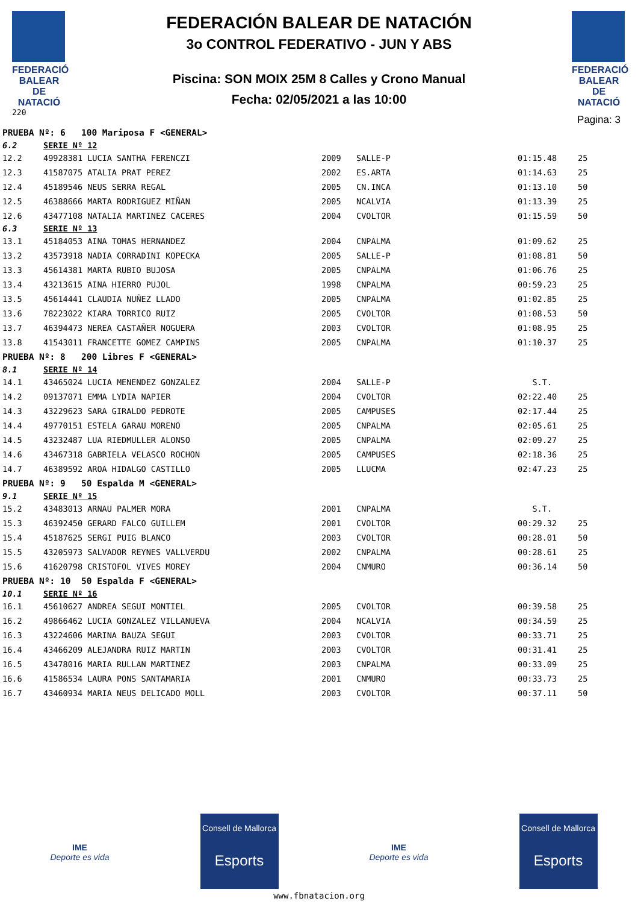FEDERACIÓ BALEAR DE NATACIÓ
220
FEDERACIÓN BALEAR DE NATACIÓN
3o CONTROL FEDERATIVO - JUN Y ABS
Piscina: SON MOIX 25M 8 Calles y Crono Manual
Fecha: 02/05/2021 a las 10:00
FEDERACIÓ BALEAR DE NATACIÓ
Pagina: 3
| PRUEBA Nº: 6 100 Mariposa F <GENERAL> | | | | | |
| 6.2 | SERIE Nº 12 | | | | |
| 12.2 | 49928381 LUCIA SANTHA FERENCZI | 2009 | SALLE-P | 01:15.48 | 25 |
| 12.3 | 41587075 ATALIA PRAT PEREZ | 2002 | ES.ARTA | 01:14.63 | 25 |
| 12.4 | 45189546 NEUS SERRA REGAL | 2005 | CN.INCA | 01:13.10 | 50 |
| 12.5 | 46388666 MARTA RODRIGUEZ MIÑAN | 2005 | NCALVIA | 01:13.39 | 25 |
| 12.6 | 43477108 NATALIA MARTINEZ CACERES | 2004 | CVOLTOR | 01:15.59 | 50 |
| 6.3 | SERIE Nº 13 | | | | |
| 13.1 | 45184053 AINA TOMAS HERNANDEZ | 2004 | CNPALMA | 01:09.62 | 25 |
| 13.2 | 43573918 NADIA CORRADINI KOPECKA | 2005 | SALLE-P | 01:08.81 | 50 |
| 13.3 | 45614381 MARTA RUBIO BUJOSA | 2005 | CNPALMA | 01:06.76 | 25 |
| 13.4 | 43213615 AINA HIERRO PUJOL | 1998 | CNPALMA | 00:59.23 | 25 |
| 13.5 | 45614441 CLAUDIA NUÑEZ LLADO | 2005 | CNPALMA | 01:02.85 | 25 |
| 13.6 | 78223022 KIARA TORRICO RUIZ | 2005 | CVOLTOR | 01:08.53 | 50 |
| 13.7 | 46394473 NEREA CASTAÑER NOGUERA | 2003 | CVOLTOR | 01:08.95 | 25 |
| 13.8 | 41543011 FRANCETTE GOMEZ CAMPINS | 2005 | CNPALMA | 01:10.37 | 25 |
| PRUEBA Nº: 8 200 Libres F <GENERAL> | | | | | |
| 8.1 | SERIE Nº 14 | | | | |
| 14.1 | 43465024 LUCIA MENENDEZ GONZALEZ | 2004 | SALLE-P | S.T. | |
| 14.2 | 09137071 EMMA LYDIA NAPIER | 2004 | CVOLTOR | 02:22.40 | 25 |
| 14.3 | 43229623 SARA GIRALDO PEDROTE | 2005 | CAMPUSES | 02:17.44 | 25 |
| 14.4 | 49770151 ESTELA GARAU MORENO | 2005 | CNPALMA | 02:05.61 | 25 |
| 14.5 | 43232487 LUA RIEDMULLER ALONSO | 2005 | CNPALMA | 02:09.27 | 25 |
| 14.6 | 43467318 GABRIELA VELASCO ROCHON | 2005 | CAMPUSES | 02:18.36 | 25 |
| 14.7 | 46389592 AROA HIDALGO CASTILLO | 2005 | LLUCMA | 02:47.23 | 25 |
| PRUEBA Nº: 9 50 Espalda M <GENERAL> | | | | | |
| 9.1 | SERIE Nº 15 | | | | |
| 15.2 | 43483013 ARNAU PALMER MORA | 2001 | CNPALMA | S.T. | |
| 15.3 | 46392450 GERARD FALCO GUILLEM | 2001 | CVOLTOR | 00:29.32 | 25 |
| 15.4 | 45187625 SERGI PUIG BLANCO | 2003 | CVOLTOR | 00:28.01 | 50 |
| 15.5 | 43205973 SALVADOR REYNES VALLVERDU | 2002 | CNPALMA | 00:28.61 | 25 |
| 15.6 | 41620798 CRISTOFOL VIVES MOREY | 2004 | CNMURO | 00:36.14 | 50 |
| PRUEBA Nº: 10 50 Espalda F <GENERAL> | | | | | |
| 10.1 | SERIE Nº 16 | | | | |
| 16.1 | 45610627 ANDREA SEGUI MONTIEL | 2005 | CVOLTOR | 00:39.58 | 25 |
| 16.2 | 49866462 LUCIA GONZALEZ VILLANUEVA | 2004 | NCALVIA | 00:34.59 | 25 |
| 16.3 | 43224606 MARINA BAUZA SEGUI | 2003 | CVOLTOR | 00:33.71 | 25 |
| 16.4 | 43466209 ALEJANDRA RUIZ MARTIN | 2003 | CVOLTOR | 00:31.41 | 25 |
| 16.5 | 43478016 MARIA RULLAN MARTINEZ | 2003 | CNPALMA | 00:33.09 | 25 |
| 16.6 | 41586534 LAURA PONS SANTAMARIA | 2001 | CNMURO | 00:33.73 | 25 |
| 16.7 | 43460934 MARIA NEUS DELICADO MOLL | 2003 | CVOLTOR | 00:37.11 | 50 |
IME
Deporte es vida
Consell de Mallorca
Esports
IME
Deporte es vida
Consell de Mallorca
Esports
www.fbnatacion.org